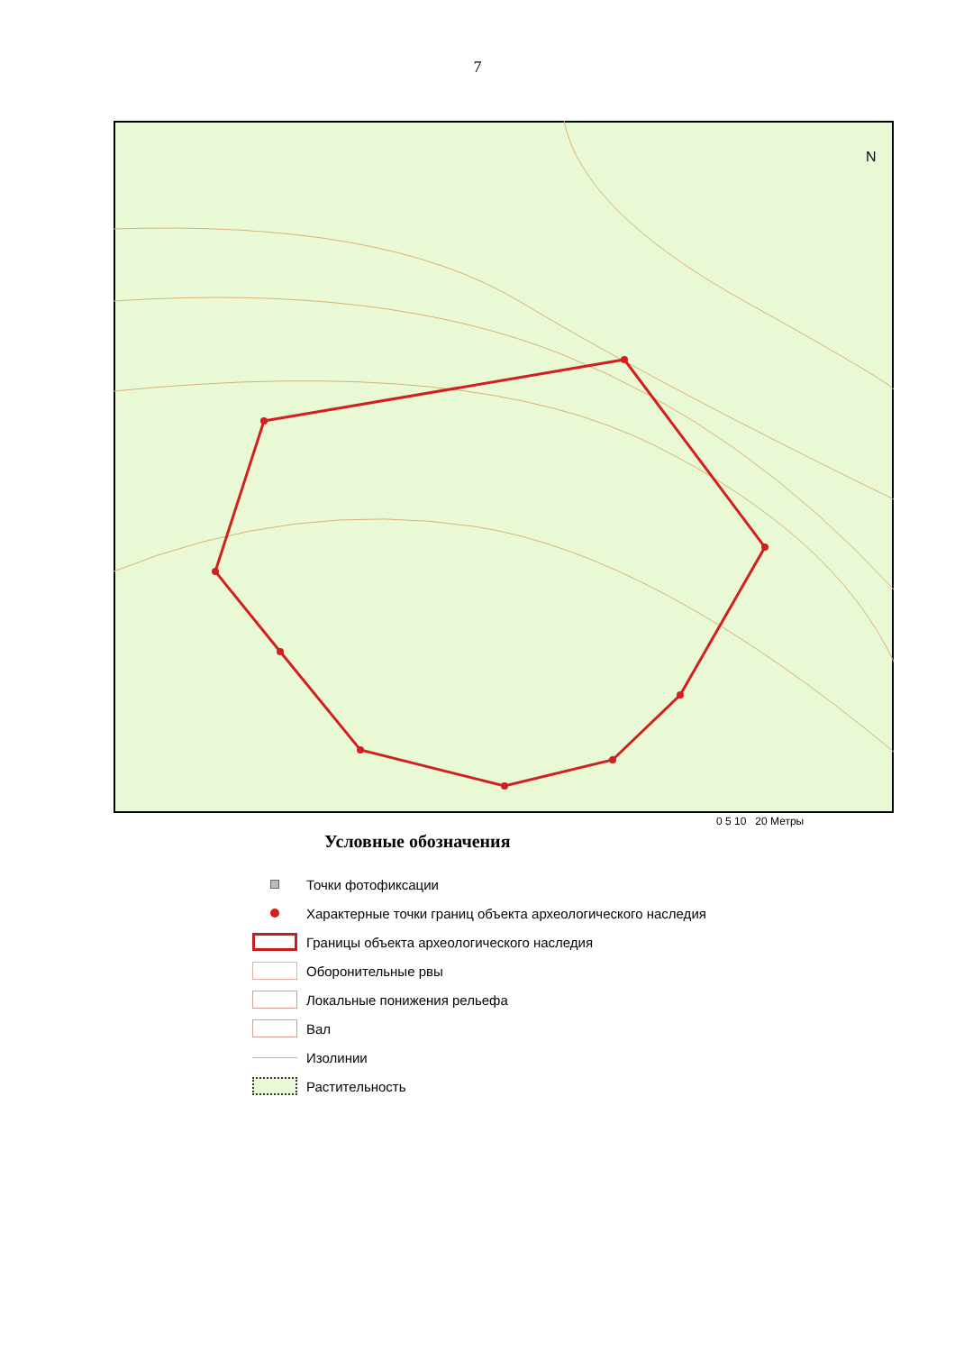7
N
0 5 10 20 Метры
Условные обозначения
Точки фотофиксации
Характерные точки границ объекта археологического наследия
Границы объекта археологического наследия
Оборонительные рвы
Локальные понижения рельефа
Вал
Изолинии
Растительность